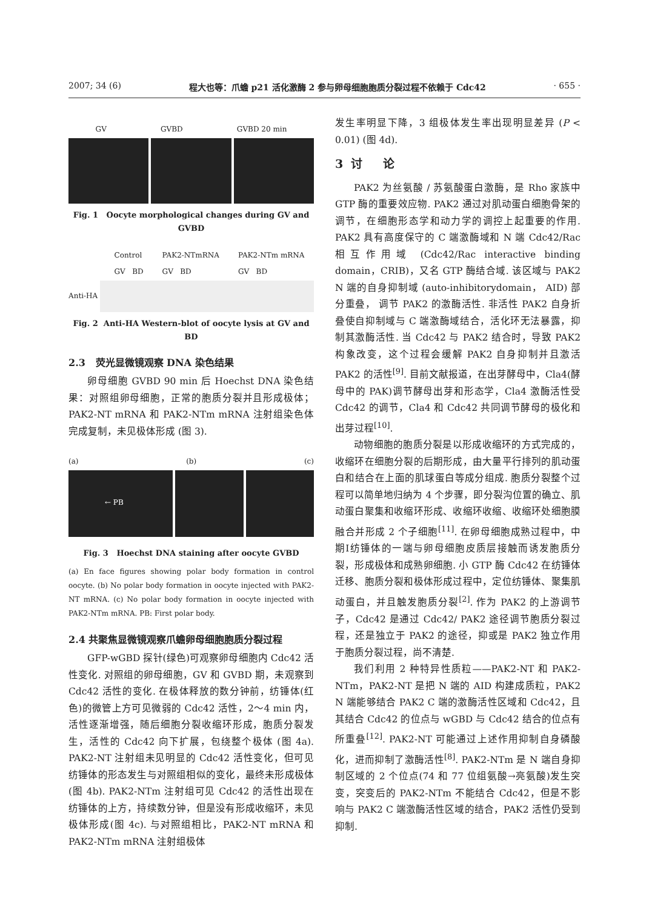2007; 34 (6) 程大也等：爪蟾 p21 活化激酶 2 参与卵母细胞胞质分裂过程不依赖于 Cdc42 · 655 ·
GV GVBD GVBD 20 min
Fig. 1 Oocyte morphological changes during GV and GVBD
Control
GV BD PAK2-NTmRNA
GV BD PAK2-NTm mRNA
GV BD
Anti-HA
Fig. 2 Anti-HA Western-blot of oocyte lysis at GV and BD
2.3 荧光显微镜观察 DNA 染色结果
卵母细胞 GVBD 90 min 后 Hoechst DNA 染色结果：对照组卵母细胞，正常的胞质分裂并且形成极体；PAK2-NT mRNA 和 PAK2-NTm mRNA 注射组染色体完成复制，未见极体形成 (图 3).
(a) (b) (c)
← PB
Fig. 3 Hoechst DNA staining after oocyte GVBD
(a) En face figures showing polar body formation in control oocyte. (b) No polar body formation in oocyte injected with PAK2-NT mRNA. (c) No polar body formation in oocyte injected with PAK2-NTm mRNA. PB: First polar body.
2.4 共聚焦显微镜观察爪蟾卵母细胞胞质分裂过程
GFP-wGBD 探针(绿色)可观察卵母细胞内 Cdc42 活性变化. 对照组的卵母细胞，GV 和 GVBD 期，未观察到 Cdc42 活性的变化. 在极体释放的数分钟前，纺锤体(红色)的微管上方可见微弱的 Cdc42 活性，2～4 min 内，活性逐渐增强，随后细胞分裂收缩环形成，胞质分裂发生，活性的 Cdc42 向下扩展，包绕整个极体 (图 4a). PAK2-NT 注射组未见明显的 Cdc42 活性变化，但可见纺锤体的形态发生与对照组相似的变化，最终未形成极体(图 4b). PAK2-NTm 注射组可见 Cdc42 的活性出现在纺锤体的上方，持续数分钟，但是没有形成收缩环，未见极体形成(图 4c). 与对照组相比，PAK2-NT mRNA 和 PAK2-NTm mRNA 注射组极体
发生率明显下降，3 组极体发生率出现明显差异 (P < 0.01) (图 4d).
3 讨 论
PAK2 为丝氨酸 / 苏氨酸蛋白激酶，是 Rho 家族中 GTP 酶的重要效应物. PAK2 通过对肌动蛋白细胞骨架的调节，在细胞形态学和动力学的调控上起重要的作用. PAK2 具有高度保守的 C 端激酶域和 N 端 Cdc42/Rac 相互作用域 (Cdc42/Rac interactive binding domain，CRIB)，又名 GTP 酶结合域. 该区域与 PAK2 N 端的自身抑制域 (auto-inhibitorydomain， AID) 部分重叠， 调节 PAK2 的激酶活性. 非活性 PAK2 自身折叠使自抑制域与 C 端激酶域结合，活化环无法暴露，抑制其激酶活性. 当 Cdc42 与 PAK2 结合时，导致 PAK2 构象改变，这个过程会缓解 PAK2 自身抑制并且激活 PAK2 的活性<sup>[9]</sup>. 目前文献报道，在出芽酵母中，Cla4(酵母中的 PAK)调节酵母出芽和形态学，Cla4 激酶活性受 Cdc42 的调节，Cla4 和 Cdc42 共同调节酵母的极化和出芽过程<sup>[10]</sup>.
动物细胞的胞质分裂是以形成收缩环的方式完成的，收缩环在细胞分裂的后期形成，由大量平行排列的肌动蛋白和结合在上面的肌球蛋白等成分组成. 胞质分裂整个过程可以简单地归纳为 4 个步骤，即分裂沟位置的确立、肌动蛋白聚集和收缩环形成、收缩环收缩、收缩环处细胞膜融合并形成 2 个子细胞<sup>[11]</sup>. 在卵母细胞成熟过程中，中期Ⅰ纺锤体的一端与卵母细胞皮质层接触而诱发胞质分裂，形成极体和成熟卵细胞. 小 GTP 酶 Cdc42 在纺锤体迁移、胞质分裂和极体形成过程中，定位纺锤体、聚集肌动蛋白，并且触发胞质分裂<sup>[2]</sup>. 作为 PAK2 的上游调节子，Cdc42 是通过 Cdc42/ PAK2 途径调节胞质分裂过程，还是独立于 PAK2 的途径，抑或是 PAK2 独立作用于胞质分裂过程，尚不清楚.
我们利用 2 种特异性质粒——PAK2-NT 和 PAK2-NTm，PAK2-NT 是把 N 端的 AID 构建成质粒，PAK2 N 端能够结合 PAK2 C 端的激酶活性区域和 Cdc42，且其结合 Cdc42 的位点与 wGBD 与 Cdc42 结合的位点有所重叠<sup>[12]</sup>. PAK2-NT 可能通过上述作用抑制自身磷酸化，进而抑制了激酶活性<sup>[8]</sup>. PAK2-NTm 是 N 端自身抑制区域的 2 个位点(74 和 77 位组氨酸→亮氨酸)发生突变，突变后的 PAK2-NTm 不能结合 Cdc42，但是不影响与 PAK2 C 端激酶活性区域的结合，PAK2 活性仍受到抑制.